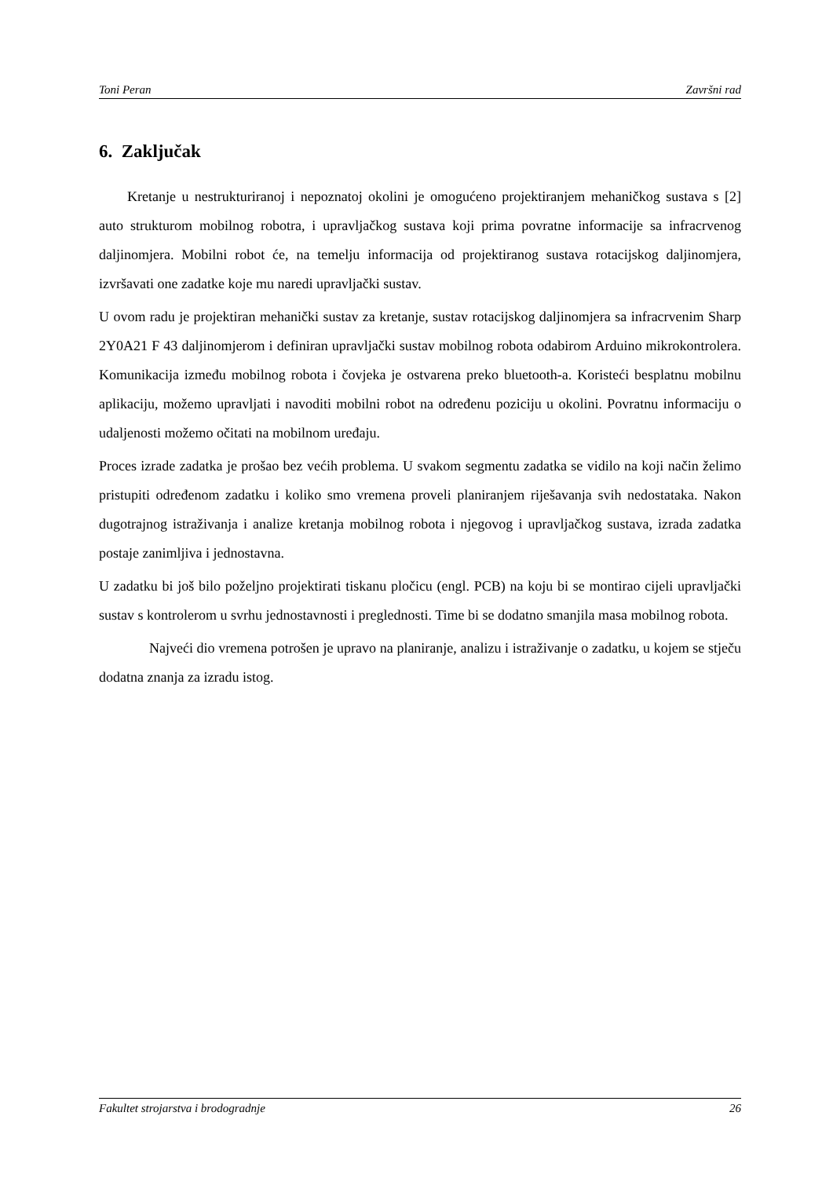Toni Peran Završni rad
6. Zaključak
Kretanje u nestrukturiranoj i nepoznatoj okolini je omogućeno projektiranjem mehaničkog sustava s [2] auto strukturom mobilnog robotra, i upravljačkog sustava koji prima povratne informacije sa infracrvenog daljinomjera. Mobilni robot će, na temelju informacija od projektiranog sustava rotacijskog daljinomjera, izvršavati one zadatke koje mu naredi upravljački sustav.
U ovom radu je projektiran mehanički sustav za kretanje, sustav rotacijskog daljinomjera sa infracrvenim Sharp 2Y0A21 F 43 daljinomjerom i definiran upravljački sustav mobilnog robota odabirom Arduino mikrokontrolera. Komunikacija između mobilnog robota i čovjeka je ostvarena preko bluetooth-a. Koristeći besplatnu mobilnu aplikaciju, možemo upravljati i navoditi mobilni robot na određenu poziciju u okolini. Povratnu informaciju o udaljenosti možemo očitati na mobilnom uređaju.
Proces izrade zadatka je prošao bez većih problema. U svakom segmentu zadatka se vidilo na koji način želimo pristupiti određenom zadatku i koliko smo vremena proveli planiranjem riješavanja svih nedostataka. Nakon dugotrajnog istraživanja i analize kretanja mobilnog robota i njegovog i upravljačkog sustava, izrada zadatka postaje zanimljiva i jednostavna.
U zadatku bi još bilo poželjno projektirati tiskanu pločicu (engl. PCB) na koju bi se montirao cijeli upravljački sustav s kontrolerom u svrhu jednostavnosti i preglednosti. Time bi se dodatno smanjila masa mobilnog robota.
Najveći dio vremena potrošen je upravo na planiranje, analizu i istraživanje o zadatku, u kojem se stječu dodatna znanja za izradu istog.
Fakultet strojarstva i brodogradnje 26